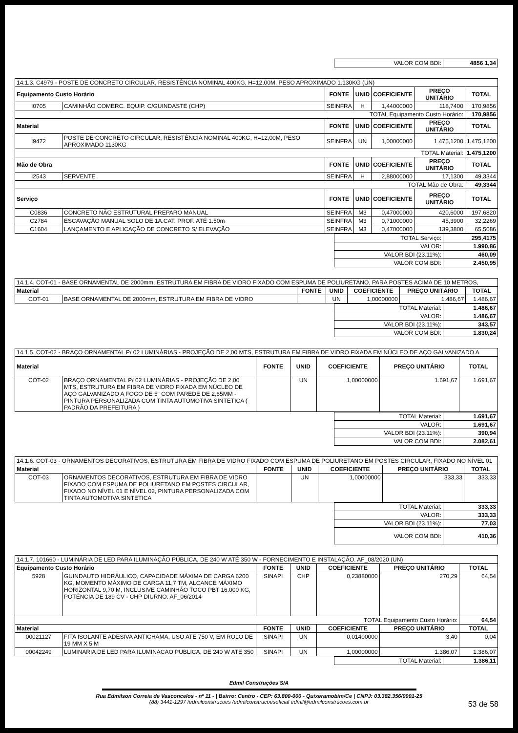| VALOR COM BDI: | 4856 1,34 |
| 14.1.3. C4979 - POSTE DE CONCRETO CIRCULAR, RESISTÊNCIA NOMINAL 400KG, H=12,00M, PESO APROXIMADO 1.130KG (UN) | | | | | | |
| Equipamento Custo Horário | | FONTE | UNID | COEFICIENTE | PREÇO UNITÁRIO | TOTAL |
| I0705 | CAMINHÃO COMERC. EQUIP. C/GUINDASTE (CHP) | SEINFRA | H | 1,44000000 | 118,7400 | 170,9856 |
| TOTAL Equipamento Custo Horário: | | | | | | 170,9856 |
| Material | | FONTE | UNID | COEFICIENTE | PREÇO UNITÁRIO | TOTAL |
| I9472 | POSTE DE CONCRETO CIRCULAR, RESISTÊNCIA NOMINAL 400KG, H=12,00M, PESO APROXIMADO 1130KG | SEINFRA | UN | 1,00000000 | 1.475,1200 | 1.475,1200 |
| TOTAL Material: | | | | | | 1.475,1200 |
| Mão de Obra | | FONTE | UNID | COEFICIENTE | PREÇO UNITÁRIO | TOTAL |
| I2543 | SERVENTE | SEINFRA | H | 2,88000000 | 17,1300 | 49,3344 |
| TOTAL Mão de Obra: | | | | | | 49,3344 |
| Serviço | | FONTE | UNID | COEFICIENTE | PREÇO UNITÁRIO | TOTAL |
| C0836 | CONCRETO NÃO ESTRUTURAL PREPARO MANUAL | SEINFRA | M3 | 0,47000000 | 420,6000 | 197,6820 |
| C2784 | ESCAVAÇÃO MANUAL SOLO DE 1A.CAT. PROF. ATÉ 1.50m | SEINFRA | M3 | 0,71000000 | 45,3900 | 32,2269 |
| C1604 | LANÇAMENTO E APLICAÇÃO DE CONCRETO S/ ELEVAÇÃO | SEINFRA | M3 | 0,47000000 | 139,3800 | 65,5086 |
| TOTAL Serviço: | 295,4175 |
| VALOR: | 1.990,86 |
| VALOR BDI (23.11%): | 460,09 |
| VALOR COM BDI: | 2.450,95 |
| 14.1.4. COT-01 - BASE ORNAMENTAL DE 2000mm, ESTRUTURA EM FIBRA DE VIDRO FIXADO COM ESPUMA DE POLIURETANO, PARA POSTES ACIMA DE 10 METROS, | | | | | | |
| Material | | FONTE | UNID | COEFICIENTE | PREÇO UNITÁRIO | TOTAL |
| COT-01 | BASE ORNAMENTAL DE 2000mm, ESTRUTURA EM FIBRA DE VIDRO | | UN | 1,00000000 | 1.486,67 | 1.486,67 |
| TOTAL Material: | 1.486,67 |
| VALOR: | 1.486,67 |
| VALOR BDI (23.11%): | 343,57 |
| VALOR COM BDI: | 1.830,24 |
| 14.1.5. COT-02 - BRAÇO ORNAMENTAL P/ 02 LUMINÁRIAS - PROJEÇÃO DE 2,00 MTS, ESTRUTURA EM FIBRA DE VIDRO FIXADA EM NÚCLEO DE AÇO GALVANIZADO A | | | | | | |
| Material | | FONTE | UNID | COEFICIENTE | PREÇO UNITÁRIO | TOTAL |
| COT-02 | BRAÇO ORNAMENTAL P/ 02 LUMINÁRIAS - PROJEÇÃO DE 2,00 MTS, ESTRUTURA EM FIBRA DE VIDRO FIXADA EM NÚCLEO DE AÇO GALVANIZADO A FOGO DE 5" COM PAREDE DE 2,65MM - PINTURA PERSONALIZADA COM TINTA AUTOMOTIVA SINTETICA ( PADRÃO DA PREFEITURA ) | | UN | 1,00000000 | 1.691,67 | 1.691,67 |
| TOTAL Material: | 1.691,67 |
| VALOR: | 1.691,67 |
| VALOR BDI (23.11%): | 390,94 |
| VALOR COM BDI: | 2.082,61 |
| 14.1.6. COT-03 - ORNAMENTOS DECORATIVOS, ESTRUTURA EM FIBRA DE VIDRO FIXADO COM ESPUMA DE POLIURETANO EM POSTES CIRCULAR, FIXADO NO NÍVEL 01 | | | | | | |
| Material | | FONTE | UNID | COEFICIENTE | PREÇO UNITÁRIO | TOTAL |
| COT-03 | ORNAMENTOS DECORATIVOS, ESTRUTURA EM FIBRA DE VIDRO FIXADO COM ESPUMA DE POLIURETANO EM POSTES CIRCULAR, FIXADO NO NÍVEL 01 E NÍVEL 02, PINTURA PERSONALIZADA COM TINTA AUTOMOTIVA SINTETICA | | UN | 1,00000000 | 333,33 | 333,33 |
| TOTAL Material: | 333,33 |
| VALOR: | 333,33 |
| VALOR BDI (23.11%): | 77,03 |
| VALOR COM BDI: | 410,36 |
| 14.1.7. 101660 - LUMINÁRIA DE LED PARA ILUMINAÇÃO PÚBLICA, DE 240 W ATÉ 350 W - FORNECIMENTO E INSTALAÇÃO. AF_08/2020 (UN) | | | | | | |
| Equipamento Custo Horário | | FONTE | UNID | COEFICIENTE | PREÇO UNITÁRIO | TOTAL |
| 5928 | GUINDAUTO HIDRÁULICO, CAPACIDADE MÁXIMA DE CARGA 6200 KG, MOMENTO MÁXIMO DE CARGA 11,7 TM, ALCANCE MÁXIMO HORIZONTAL 9,70 M, INCLUSIVE CAMINHÃO TOCO PBT 16.000 KG, POTÊNCIA DE 189 CV - CHP DIURNO. AF_06/2014 | SINAPI | CHP | 0,23880000 | 270,29 | 64,54 |
| TOTAL Equipamento Custo Horário: | | | | | | 64,54 |
| Material | | FONTE | UNID | COEFICIENTE | PREÇO UNITÁRIO | TOTAL |
| 00021127 | FITA ISOLANTE ADESIVA ANTICHAMA, USO ATE 750 V, EM ROLO DE 19 MM X 5 M | SINAPI | UN | 0,01400000 | 3,40 | 0,04 |
| 00042249 | LUMINARIA DE LED PARA ILUMINACAO PUBLICA, DE 240 W ATE 350 | SINAPI | UN | 1,00000000 | 1.386,07 | 1.386,07 |
| TOTAL Material: | 1.386,11 |
Edmil Construções S/A
Rua Edmilson Correia de Vasconcelos - nº 11 - | Bairro: Centro - CEP: 63.800-000 - Quixeramobim/Ce | CNPJ: 03.382.356/0001-25
(88) 3441-1297 /edmilconstrucoes /edmilconstrucoesoficial edmil@edmilconstrucoes.com.br
53 de 58